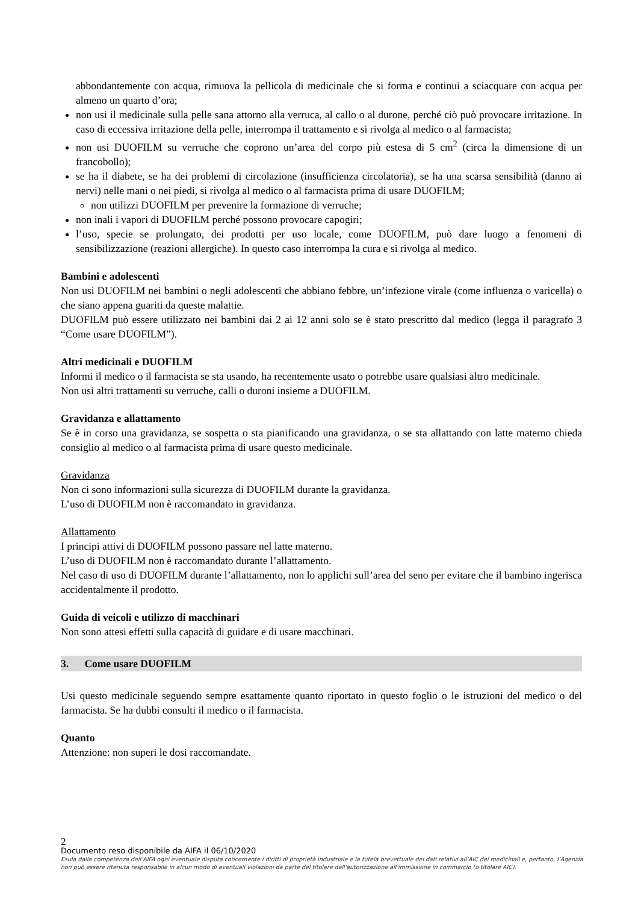abbondantemente con acqua, rimuova la pellicola di medicinale che si forma e continui a sciacquare con acqua per almeno un quarto d’ora;
non usi il medicinale sulla pelle sana attorno alla verruca, al callo o al durone, perché ciò può provocare irritazione. In caso di eccessiva irritazione della pelle, interrompa il trattamento e si rivolga al medico o al farmacista;
non usi DUOFILM su verruche che coprono un’area del corpo più estesa di 5 cm<sup>2</sup> (circa la dimensione di un francobollo);
se ha il diabete, se ha dei problemi di circolazione (insufficienza circolatoria), se ha una scarsa sensibilità (danno ai nervi) nelle mani o nei piedi, si rivolga al medico o al farmacista prima di usare DUOFILM;
non utilizzi DUOFILM per prevenire la formazione di verruche;
non inali i vapori di DUOFILM perché possono provocare capogiri;
l’uso, specie se prolungato, dei prodotti per uso locale, come DUOFILM, può dare luogo a fenomeni di sensibilizzazione (reazioni allergiche). In questo caso interrompa la cura e si rivolga al medico.
Bambini e adolescenti
Non usi DUOFILM nei bambini o negli adolescenti che abbiano febbre, un’infezione virale (come influenza o varicella) o che siano appena guariti da queste malattie.
DUOFILM può essere utilizzato nei bambini dai 2 ai 12 anni solo se è stato prescritto dal medico (legga il paragrafo 3 “Come usare DUOFILM”).
Altri medicinali e DUOFILM
Informi il medico o il farmacista se sta usando, ha recentemente usato o potrebbe usare qualsiasi altro medicinale.
Non usi altri trattamenti su verruche, calli o duroni insieme a DUOFILM.
Gravidanza e allattamento
Se è in corso una gravidanza, se sospetta o sta pianificando una gravidanza, o se sta allattando con latte materno chieda consiglio al medico o al farmacista prima di usare questo medicinale.
Gravidanza
Non ci sono informazioni sulla sicurezza di DUOFILM durante la gravidanza.
L’uso di DUOFILM non è raccomandato in gravidanza.
Allattamento
I principi attivi di DUOFILM possono passare nel latte materno.
L’uso di DUOFILM non è raccomandato durante l’allattamento.
Nel caso di uso di DUOFILM durante l’allattamento, non lo applichi sull’area del seno per evitare che il bambino ingerisca accidentalmente il prodotto.
Guida di veicoli e utilizzo di macchinari
Non sono attesi effetti sulla capacità di guidare e di usare macchinari.
3. Come usare DUOFILM
Usi questo medicinale seguendo sempre esattamente quanto riportato in questo foglio o le istruzioni del medico o del farmacista. Se ha dubbi consulti il medico o il farmacista.
Quanto
Attenzione: non superi le dosi raccomandate.
2
Documento reso disponibile da AIFA il 06/10/2020
Esula dalla competenza dell’AIFA ogni eventuale disputa concernente i diritti di proprietà industriale e la tutela brevettuale dei dati relativi all’AIC dei medicinali e, pertanto, l’Agenzia non può essere ritenuta responsabile in alcun modo di eventuali violazioni da parte del titolare dell'autorizzazione all'immissione in commercio (o titolare AIC).